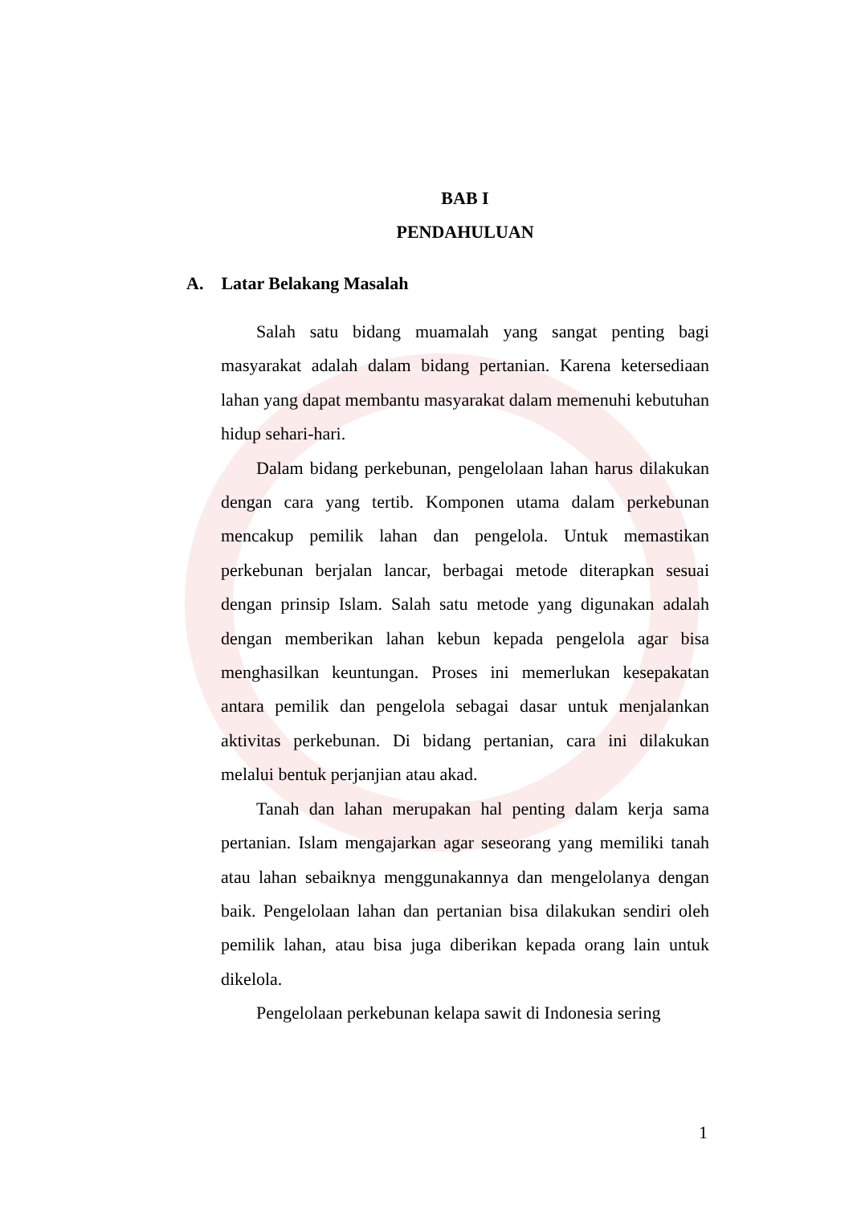BAB I
PENDAHULUAN
A. Latar Belakang Masalah
Salah satu bidang muamalah yang sangat penting bagi masyarakat adalah dalam bidang pertanian. Karena ketersediaan lahan yang dapat membantu masyarakat dalam memenuhi kebutuhan hidup sehari-hari.
Dalam bidang perkebunan, pengelolaan lahan harus dilakukan dengan cara yang tertib. Komponen utama dalam perkebunan mencakup pemilik lahan dan pengelola. Untuk memastikan perkebunan berjalan lancar, berbagai metode diterapkan sesuai dengan prinsip Islam. Salah satu metode yang digunakan adalah dengan memberikan lahan kebun kepada pengelola agar bisa menghasilkan keuntungan. Proses ini memerlukan kesepakatan antara pemilik dan pengelola sebagai dasar untuk menjalankan aktivitas perkebunan. Di bidang pertanian, cara ini dilakukan melalui bentuk perjanjian atau akad.
Tanah dan lahan merupakan hal penting dalam kerja sama pertanian. Islam mengajarkan agar seseorang yang memiliki tanah atau lahan sebaiknya menggunakannya dan mengelolanya dengan baik. Pengelolaan lahan dan pertanian bisa dilakukan sendiri oleh pemilik lahan, atau bisa juga diberikan kepada orang lain untuk dikelola.
Pengelolaan perkebunan kelapa sawit di Indonesia sering
1